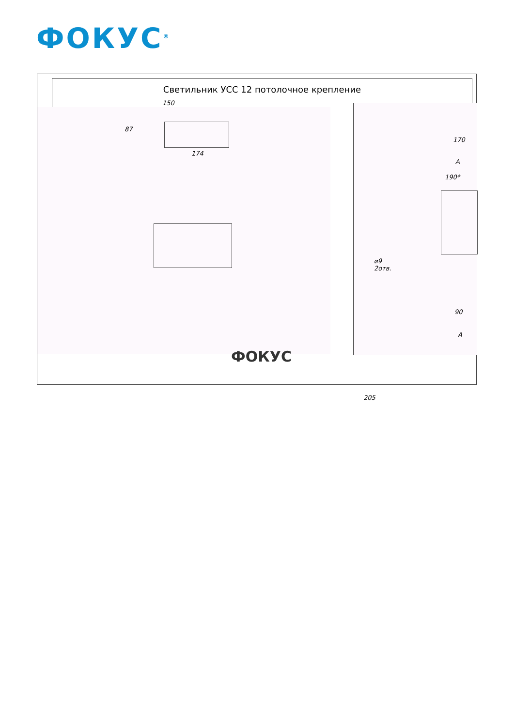ФОКУС<sup>®</sup>
Светильник УСС 12 потолочное крепление
150
87
174
170
A
190*
⌀9
2отв.
90
A
205
ФОКУС